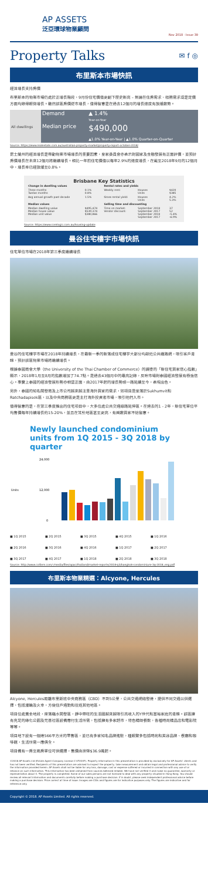AP ASSETS
泛亞環球物業顧問
Nov 2018 - Issue 39
Property Talks
✉ f ◎
布里斯本市場快訊
經濟增長支持房價
布里斯本的物業市場仍處於正增長階段，9月份住宅價值更創下歷史新高 – 無論在住房需求、租務需求或是定價方面均錄得輕微增長。雖然該區房價逆市增長，值得留意是在過去12個月的增長速度有放緩趨勢。
| All dwellings | Demand | ▲ 1.4% Year-on-Year |
| | Median price | $490,000 ▲1.0% Year-on-Year / ▲1.0% Quarter-on-Quarter |
Source: https://www.realestate.com.au/australian-property-market/property-report-october-2018/
昆士蘭州的經濟增長是帶動物業市場增長的重要因素，皇家委員會亦表示對國家及金融發展有正面評價，並預計房價增長在未來12個月將繼續增長。相比一年前住宅價值以每年2.9%的速度增長，在截至2018年9月的12個月中，增長率已經放緩至0.8%。
Brisbane Key Statistics
| Change in dwelling values | | Rental rates and yields | | |
| --- | --- | --- | --- | --- |
| Three months Twelve months | 0.1% 0.8% | Weekly rent: | Houses Units | $420 $385 |
| Avg annual growth past decade | 1.5% | Gross rental yield: | Houses Units | 4.2% 5.3% |
| Median values | | Selling time and discounting | | |
| Median dwelling value Median house value Median unit value | $495,474 $539,374 $380,866 | Time on market: Vendor discount: | September 2018 September 2017 September 2018 September 2017 | 37 52 -5.4% -6.9% |
Source: https://www.corelogic.com.au/housing-update
曼谷住宅樓宇市場快訊
住宅單位市場在2018年第三季度繼續增長
曼谷的住宅樓宇市場在2018年持續增長，在最新一季的新落成住宅樓宇大部分均鄰近公共鐵路網，吸引客戶青睞，預計該區物業市場將繼續增長。
根據泰國商會大學（the University of the Thai Chamber of Commerce）的調查的「新住宅買家信心指數」顯示，2018年1月至8月的指數增加了74.7點。是過去43個月中的最高記錄，反映市場對泰國經濟發展有極強信心。事實上泰國的經濟發展形勢亦相當正面，由2017年起的增長勢頭一路延續至今，表現出色。
另外，泰國的知名開發商及上市公司越來越注重海外買家的需求，如項目是坐落於Sukhumvit和Ratchadapisek區，以及中央商務區更是主打海外投資者市場，吸引他們入市。
值得留意的是，在第三季度推出的住宅項目中，大多位處公共交通線路延伸區。在過去的1 - 2年，新住宅單位平均售價每年持續增長約15-20%，並且在某些地區甚至更高，有興趣買家不妨留意。
Newly launched condominium units from 1Q 2015 - 3Q 2018 by quarter
Units
24,000
12,000
0
■ 1Q 2015 ■ 2Q 2015 ■ 3Q 2015 ■ 4Q 2015 ■ 1Q 2016 ■ 2Q 2016 ■ 3Q 2016 ■ 4Q 2016 ■ 1Q 2017 ■ 2Q 2017 ■ 3Q 2017 ■ 4Q 2017 ■ 1Q 2018 ■ 2Q 2018 ■ 3Q 2018
Source: http://www.colliers.com/-/media/files/apac/thailand/market-reports/2018-q3/bangkok-condominium-3q-2018_eng.pdf
布里斯本物業精選：Alcyone, Hercules
Alcyone, Hercules距離布里斯班中央商務區（CBD）不到5公里，公共交通網絡發達，提供不同交通以供選擇，包括渡輪及火車，方便住戶通勤和往返其他地區。
項目位處黃金地段，座落臨水開發區，靜中帶旺的生活圈越來越吸引高收入的Y世代和富裕家庭的青睞。該區擁有充足的綠化公園及完善社區設備應付生活所需，包括擁有多家超市，特色精緻餐飲，各種時尚精品店和電影院等等。
項目地下設有一個達566平方米的零售區，並已有多家知名品牌進駐，種類繁多包括時尚和美容品牌、餐廳和咖啡館，生活所需一應俱全。
項目備有一房至兩房單位可供選擇，售價由澳幣$36.9萬起。
©2018 AP Assets Ltd (Estate Agent Company License C-072047). Property information in this presentation is provided by exclusively for AP Assets' clients and has not been verified. Recipients of this presentation are advised to inspect the property, take measurement and obtain legal and professional advice to verify the information provided herein. AP Assets shall not be liable for any loss, damage, cost or expense suffered or incurred in connection with any use of or reliance on such information. This information has been obtained from sources believed reliable. We have not verified it and make no guarantee, warranty or representation about it. The property is completed. Some of our sales persons are not licensed to deal with any property situated in Hong Kong. You should review all relevant information and documents carefully before making a purchase decision. If in doubt, please seek independent professional advice before making a purchase decision. Price correct at time of issue. Images are CGIs and figures are for indicative purposes only. The figures are indicative and for reference only.
Copyright © 2018. AP Assets Limited. All rights reserved.